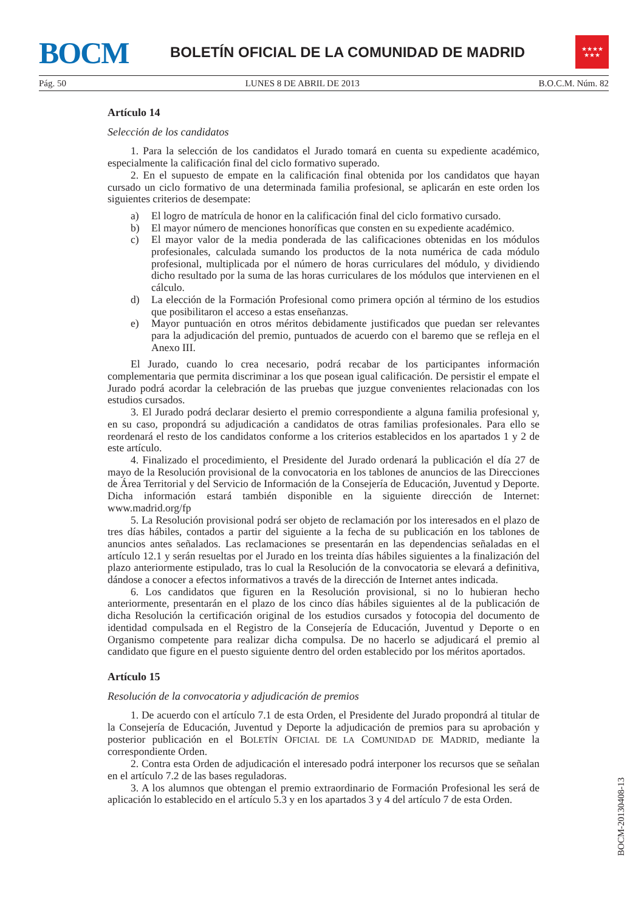BOCM
BOLETÍN OFICIAL DE LA COMUNIDAD DE MADRID
★★★★
★★★
Pág. 50 LUNES 8 DE ABRIL DE 2013 B.O.C.M. Núm. 82
Artículo 14
Selección de los candidatos
1. Para la selección de los candidatos el Jurado tomará en cuenta su expediente académico, especialmente la calificación final del ciclo formativo superado.
2. En el supuesto de empate en la calificación final obtenida por los candidatos que hayan cursado un ciclo formativo de una determinada familia profesional, se aplicarán en este orden los siguientes criterios de desempate:
a) El logro de matrícula de honor en la calificación final del ciclo formativo cursado.
b) El mayor número de menciones honoríficas que consten en su expediente académico.
c) El mayor valor de la media ponderada de las calificaciones obtenidas en los módulos profesionales, calculada sumando los productos de la nota numérica de cada módulo profesional, multiplicada por el número de horas curriculares del módulo, y dividiendo dicho resultado por la suma de las horas curriculares de los módulos que intervienen en el cálculo.
d) La elección de la Formación Profesional como primera opción al término de los estudios que posibilitaron el acceso a estas enseñanzas.
e) Mayor puntuación en otros méritos debidamente justificados que puedan ser relevantes para la adjudicación del premio, puntuados de acuerdo con el baremo que se refleja en el Anexo III.
El Jurado, cuando lo crea necesario, podrá recabar de los participantes información complementaria que permita discriminar a los que posean igual calificación. De persistir el empate el Jurado podrá acordar la celebración de las pruebas que juzgue convenientes relacionadas con los estudios cursados.
3. El Jurado podrá declarar desierto el premio correspondiente a alguna familia profesional y, en su caso, propondrá su adjudicación a candidatos de otras familias profesionales. Para ello se reordenará el resto de los candidatos conforme a los criterios establecidos en los apartados 1 y 2 de este artículo.
4. Finalizado el procedimiento, el Presidente del Jurado ordenará la publicación el día 27 de mayo de la Resolución provisional de la convocatoria en los tablones de anuncios de las Direcciones de Área Territorial y del Servicio de Información de la Consejería de Educación, Juventud y Deporte. Dicha información estará también disponible en la siguiente dirección de Internet: www.madrid.org/fp
5. La Resolución provisional podrá ser objeto de reclamación por los interesados en el plazo de tres días hábiles, contados a partir del siguiente a la fecha de su publicación en los tablones de anuncios antes señalados. Las reclamaciones se presentarán en las dependencias señaladas en el artículo 12.1 y serán resueltas por el Jurado en los treinta días hábiles siguientes a la finalización del plazo anteriormente estipulado, tras lo cual la Resolución de la convocatoria se elevará a definitiva, dándose a conocer a efectos informativos a través de la dirección de Internet antes indicada.
6. Los candidatos que figuren en la Resolución provisional, si no lo hubieran hecho anteriormente, presentarán en el plazo de los cinco días hábiles siguientes al de la publicación de dicha Resolución la certificación original de los estudios cursados y fotocopia del documento de identidad compulsada en el Registro de la Consejería de Educación, Juventud y Deporte o en Organismo competente para realizar dicha compulsa. De no hacerlo se adjudicará el premio al candidato que figure en el puesto siguiente dentro del orden establecido por los méritos aportados.
Artículo 15
Resolución de la convocatoria y adjudicación de premios
1. De acuerdo con el artículo 7.1 de esta Orden, el Presidente del Jurado propondrá al titular de la Consejería de Educación, Juventud y Deporte la adjudicación de premios para su aprobación y posterior publicación en el BOLETÍN OFICIAL DE LA COMUNIDAD DE MADRID, mediante la correspondiente Orden.
2. Contra esta Orden de adjudicación el interesado podrá interponer los recursos que se señalan en el artículo 7.2 de las bases reguladoras.
3. A los alumnos que obtengan el premio extraordinario de Formación Profesional les será de aplicación lo establecido en el artículo 5.3 y en los apartados 3 y 4 del artículo 7 de esta Orden.
BOCM-20130408-13